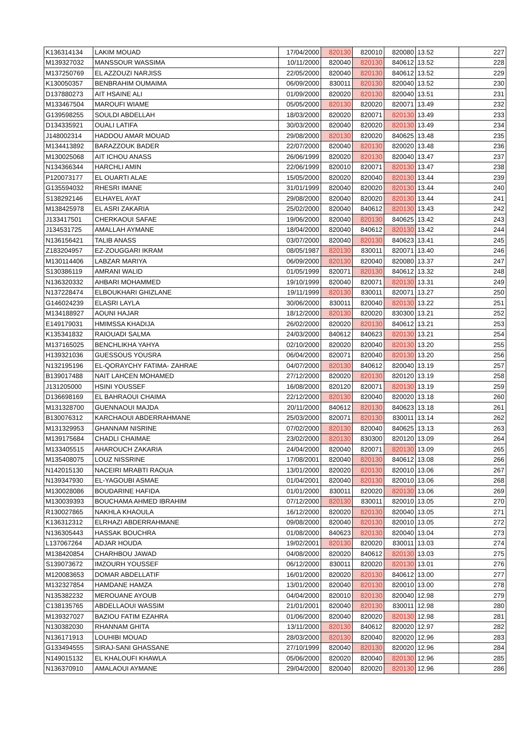| K136314134 | LAKIM MOUAD | 17/04/2000 | 820130 | 820010 | 820080 | 13.52 | 227 |
| M139327032 | MANSSOUR WASSIMA | 10/11/2000 | 820040 | 820130 | 840612 | 13.52 | 228 |
| M137250769 | EL AZZOUZI NARJISS | 22/05/2000 | 820040 | 820130 | 840612 | 13.52 | 229 |
| K130050357 | BENBRAHIM OUMAIMA | 06/09/2000 | 830011 | 820130 | 820040 | 13.52 | 230 |
| D137880273 | AIT HSAINE ALI | 01/09/2000 | 820020 | 820130 | 820040 | 13.51 | 231 |
| M133467504 | MAROUFI WIAME | 05/05/2000 | 820130 | 820020 | 820071 | 13.49 | 232 |
| G139598255 | SOULDI ABDELLAH | 18/03/2000 | 820020 | 820071 | 820130 | 13.49 | 233 |
| D134335921 | OUALI LATIFA | 30/03/2000 | 820040 | 820020 | 820130 | 13.49 | 234 |
| J148002314 | HADDOU AMAR MOUAD | 29/08/2000 | 820130 | 820020 | 840625 | 13.48 | 235 |
| M134413892 | BARAZZOUK BADER | 22/07/2000 | 820040 | 820130 | 820020 | 13.48 | 236 |
| M130025068 | AIT ICHOU ANASS | 26/06/1999 | 820020 | 820130 | 820040 | 13.47 | 237 |
| N134366344 | HARCHLI AMIN | 22/06/1999 | 820010 | 820071 | 820130 | 13.47 | 238 |
| P120073177 | EL OUARTI ALAE | 15/05/2000 | 820020 | 820040 | 820130 | 13.44 | 239 |
| G135594032 | RHESRI IMANE | 31/01/1999 | 820040 | 820020 | 820130 | 13.44 | 240 |
| S138292146 | ELHAYEL AYAT | 29/08/2000 | 820040 | 820020 | 820130 | 13.44 | 241 |
| M138425978 | EL ASRI ZAKARIA | 25/02/2000 | 820040 | 840612 | 820130 | 13.43 | 242 |
| J133417501 | CHERKAOUI SAFAE | 19/06/2000 | 820040 | 820130 | 840625 | 13.42 | 243 |
| J134531725 | AMALLAH AYMANE | 18/04/2000 | 820040 | 840612 | 820130 | 13.42 | 244 |
| N136156421 | TALIB ANASS | 03/07/2000 | 820040 | 820130 | 840623 | 13.41 | 245 |
| Z183204957 | EZ-ZOUGGARI IKRAM | 08/05/1987 | 820130 | 830011 | 820071 | 13.40 | 246 |
| M130114406 | LABZAR MARIYA | 06/09/2000 | 820130 | 820040 | 820080 | 13.37 | 247 |
| S130386119 | AMRANI WALID | 01/05/1999 | 820071 | 820130 | 840612 | 13.32 | 248 |
| N136320332 | AHBARI MOHAMMED | 19/10/1999 | 820040 | 820071 | 820130 | 13.31 | 249 |
| N137228474 | ELBOUKHARI GHIZLANE | 19/11/1999 | 820130 | 830011 | 820071 | 13.27 | 250 |
| G146024239 | ELASRI LAYLA | 30/06/2000 | 830011 | 820040 | 820130 | 13.22 | 251 |
| M134188927 | AOUNI HAJAR | 18/12/2000 | 820130 | 820020 | 830300 | 13.21 | 252 |
| E149179031 | HMIMSSA KHADIJA | 26/02/2000 | 820020 | 820130 | 840612 | 13.21 | 253 |
| K135341832 | RAIOUADI SALMA | 24/03/2000 | 840612 | 840623 | 820130 | 13.21 | 254 |
| M137165025 | BENCHLIKHA YAHYA | 02/10/2000 | 820020 | 820040 | 820130 | 13.20 | 255 |
| H139321036 | GUESSOUS YOUSRA | 06/04/2000 | 820071 | 820040 | 820130 | 13.20 | 256 |
| N132195196 | EL-QORAYCHY FATIMA- ZAHRAE | 04/07/2000 | 820130 | 840612 | 820040 | 13.19 | 257 |
| B139017488 | NAIT LAHCEN MOHAMED | 27/12/2000 | 820020 | 820130 | 820120 | 13.19 | 258 |
| J131205000 | HSINI YOUSSEF | 16/08/2000 | 820120 | 820071 | 820130 | 13.19 | 259 |
| D136698169 | EL BAHRAOUI CHAIMA | 22/12/2000 | 820130 | 820040 | 820020 | 13.18 | 260 |
| M131328700 | GUENNAOUI MAJDA | 20/11/2000 | 840612 | 820130 | 840623 | 13.18 | 261 |
| B130076312 | KARCHAOUI ABDERRAHMANE | 25/03/2000 | 820071 | 820130 | 830011 | 13.14 | 262 |
| M131329953 | GHANNAM NISRINE | 07/02/2000 | 820130 | 820040 | 840625 | 13.13 | 263 |
| M139175684 | CHADLI CHAIMAE | 23/02/2000 | 820130 | 830300 | 820120 | 13.09 | 264 |
| M133405515 | AHAROUCH ZAKARIA | 24/04/2000 | 820040 | 820071 | 820130 | 13.09 | 265 |
| M135408075 | LOUZ NISSRINE | 17/08/2001 | 820040 | 820130 | 840612 | 13.08 | 266 |
| N142015130 | NACEIRI MRABTI RAOUA | 13/01/2000 | 820020 | 820130 | 820010 | 13.06 | 267 |
| N139347930 | EL-YAGOUBI ASMAE | 01/04/2001 | 820040 | 820130 | 820010 | 13.06 | 268 |
| M130028086 | BOUDARINE HAFIDA | 01/01/2000 | 830011 | 820020 | 820130 | 13.06 | 269 |
| M130039393 | BOUCHAMA AHMED IBRAHIM | 07/12/2000 | 820130 | 830011 | 820010 | 13.05 | 270 |
| R130027865 | NAKHLA KHAOULA | 16/12/2000 | 820020 | 820130 | 820040 | 13.05 | 271 |
| K136312312 | ELRHAZI ABDERRAHMANE | 09/08/2000 | 820040 | 820130 | 820010 | 13.05 | 272 |
| N136305443 | HASSAK BOUCHRA | 01/08/2000 | 840623 | 820130 | 820040 | 13.04 | 273 |
| L137067264 | ADJAR HOUDA | 19/02/2001 | 820130 | 820020 | 830011 | 13.03 | 274 |
| M138420854 | CHARHBOU JAWAD | 04/08/2000 | 820020 | 840612 | 820130 | 13.03 | 275 |
| S139073672 | IMZOURH YOUSSEF | 06/12/2000 | 830011 | 820020 | 820130 | 13.01 | 276 |
| M120083653 | DOMAR ABDELLATIF | 16/01/2000 | 820020 | 820130 | 840612 | 13.00 | 277 |
| M132327854 | HAMDANE HAMZA | 13/01/2000 | 820040 | 820130 | 820010 | 13.00 | 278 |
| N135382232 | MEROUANE AYOUB | 04/04/2000 | 820010 | 820130 | 820040 | 12.98 | 279 |
| C138135765 | ABDELLAOUI WASSIM | 21/01/2001 | 820040 | 820130 | 830011 | 12.98 | 280 |
| M139327027 | BAZIOU FATIM EZAHRA | 01/06/2000 | 820040 | 820020 | 820130 | 12.98 | 281 |
| N130382030 | RHANNAM GHITA | 13/11/2000 | 820130 | 840612 | 820020 | 12.97 | 282 |
| N136171913 | LOUHIBI MOUAD | 28/03/2000 | 820130 | 820040 | 820020 | 12.96 | 283 |
| G133494555 | SIRAJ-SANI GHASSANE | 27/10/1999 | 820040 | 820130 | 820020 | 12.96 | 284 |
| N149015132 | EL KHALOUFI KHAWLA | 05/06/2000 | 820020 | 820040 | 820130 | 12.96 | 285 |
| N136370910 | AMALAOUI AYMANE | 29/04/2000 | 820040 | 820020 | 820130 | 12.96 | 286 |